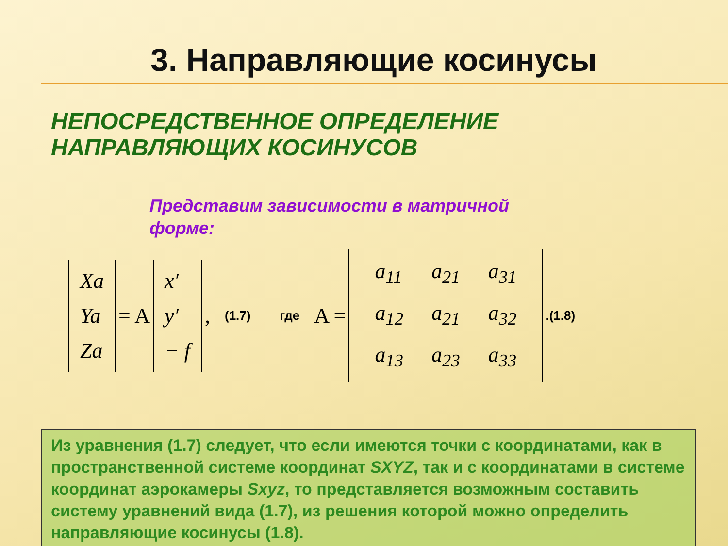3. Направляющие косинусы
НЕПОСРЕДСТВЕННОЕ ОПРЕДЕЛЕНИЕ
НАПРАВЛЯЮЩИХ КОСИНУСОВ
Представим зависимости в матричной форме:
Xa
Ya
Za
= A
x′
y′
− f
, (1.7) где A =
| a<sub>11</sub> | a<sub>21</sub> | a<sub>31</sub> |
| a<sub>12</sub> | a<sub>21</sub> | a<sub>32</sub> |
| a<sub>13</sub> | a<sub>23</sub> | a<sub>33</sub> |
.(1.8)
Из уравнения (1.7) следует, что если имеются точки с координатами, как в пространственной системе координат SXYZ, так и с координатами в системе координат аэрокамеры Sxyz, то представляется возможным составить систему уравнений вида (1.7), из решения которой можно определить направляющие косинусы (1.8).